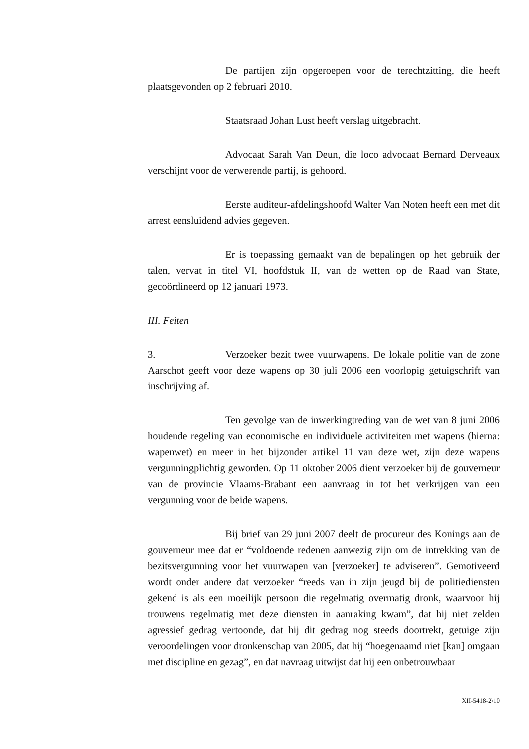De partijen zijn opgeroepen voor de terechtzitting, die heeft plaatsgevonden op 2 februari 2010.
Staatsraad Johan Lust heeft verslag uitgebracht.
Advocaat Sarah Van Deun, die loco advocaat Bernard Derveaux verschijnt voor de verwerende partij, is gehoord.
Eerste auditeur-afdelingshoofd Walter Van Noten heeft een met dit arrest eensluidend advies gegeven.
Er is toepassing gemaakt van de bepalingen op het gebruik der talen, vervat in titel VI, hoofdstuk II, van de wetten op de Raad van State, gecoördineerd op 12 januari 1973.
III. Feiten
3. Verzoeker bezit twee vuurwapens. De lokale politie van de zone Aarschot geeft voor deze wapens op 30 juli 2006 een voorlopig getuigschrift van inschrijving af.
Ten gevolge van de inwerkingtreding van de wet van 8 juni 2006 houdende regeling van economische en individuele activiteiten met wapens (hierna: wapenwet) en meer in het bijzonder artikel 11 van deze wet, zijn deze wapens vergunningplichtig geworden. Op 11 oktober 2006 dient verzoeker bij de gouverneur van de provincie Vlaams-Brabant een aanvraag in tot het verkrijgen van een vergunning voor de beide wapens.
Bij brief van 29 juni 2007 deelt de procureur des Konings aan de gouverneur mee dat er “voldoende redenen aanwezig zijn om de intrekking van de bezitsvergunning voor het vuurwapen van [verzoeker] te adviseren”. Gemotiveerd wordt onder andere dat verzoeker “reeds van in zijn jeugd bij de politiediensten gekend is als een moeilijk persoon die regelmatig overmatig dronk, waarvoor hij trouwens regelmatig met deze diensten in aanraking kwam”, dat hij niet zelden agressief gedrag vertoonde, dat hij dit gedrag nog steeds doortrekt, getuige zijn veroordelingen voor dronkenschap van 2005, dat hij “hoegenaamd niet [kan] omgaan met discipline en gezag”, en dat navraag uitwijst dat hij een onbetrouwbaar
XII-5418-2\10